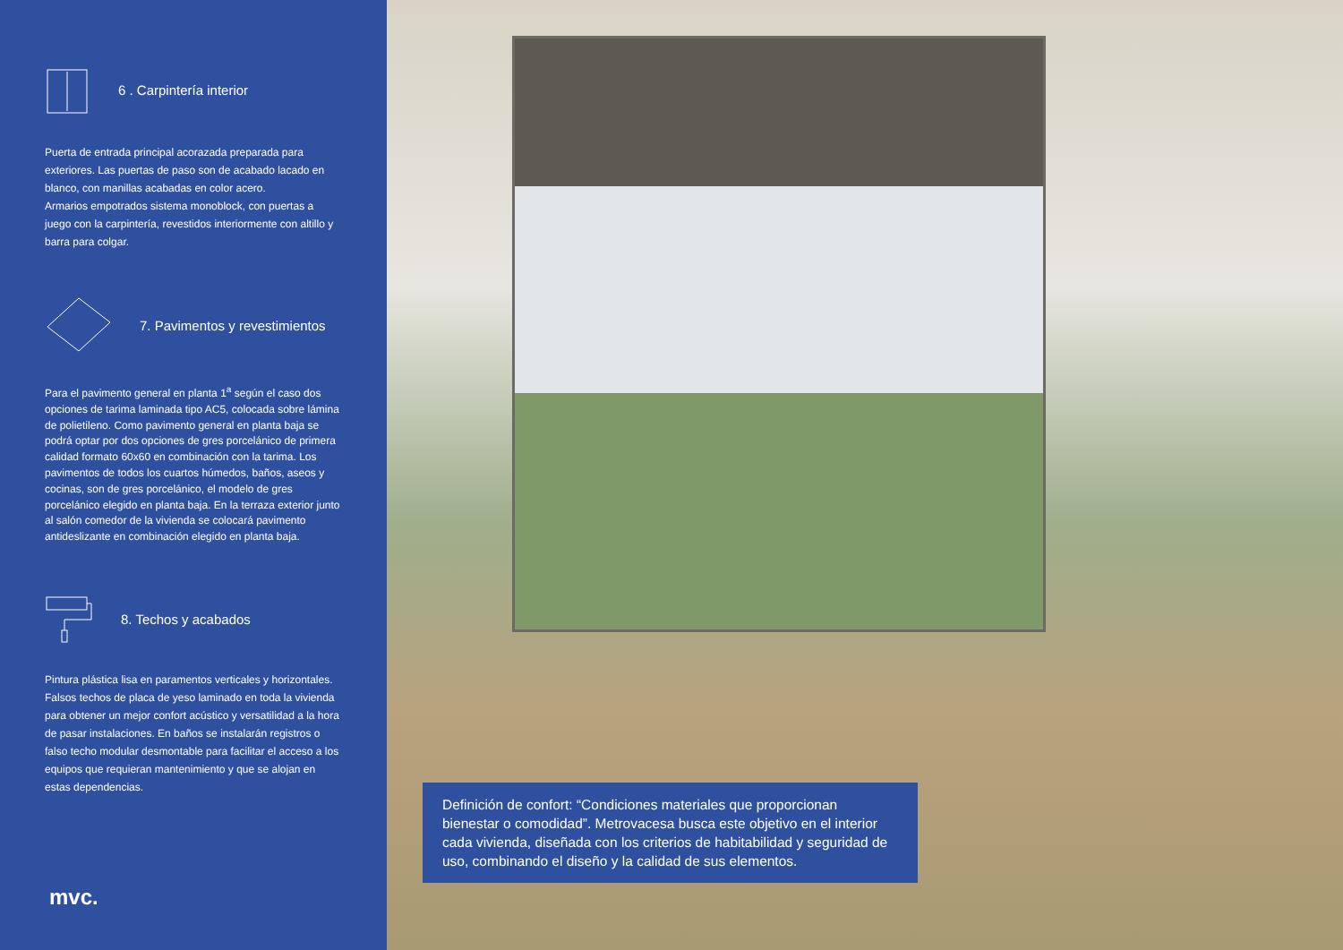6 . Carpintería interior
Puerta de entrada principal acorazada preparada para exteriores. Las puertas de paso son de acabado lacado en blanco, con manillas acabadas en color acero.
Armarios empotrados sistema monoblock, con puertas a juego con la carpintería, revestidos interiormente con altillo y barra para colgar.
7. Pavimentos y revestimientos
Para el pavimento general en planta 1<sup>a</sup> según el caso dos opciones de tarima laminada tipo AC5, colocada sobre lámina de polietileno. Como pavimento general en planta baja se podrá optar por dos opciones de gres porcelánico de primera calidad formato 60x60 en combinación con la tarima. Los pavimentos de todos los cuartos húmedos, baños, aseos y cocinas, son de gres porcelánico, el modelo de gres porcelánico elegido en planta baja. En la terraza exterior junto al salón comedor de la vivienda se colocará pavimento antideslizante en combinación elegido en planta baja.
8. Techos y acabados
Pintura plástica lisa en paramentos verticales y horizontales. Falsos techos de placa de yeso laminado en toda la vivienda para obtener un mejor confort acústico y versatilidad a la hora de pasar instalaciones. En baños se instalarán registros o falso techo modular desmontable para facilitar el acceso a los equipos que requieran mantenimiento y que se alojan en estas dependencias.
mvc.
Definición de confort: “Condiciones materiales que proporcionan bienestar o comodidad”. Metrovacesa busca este objetivo en el interior cada vivienda, diseñada con los criterios de habitabilidad y seguridad de uso, combinando el diseño y la calidad de sus elementos.